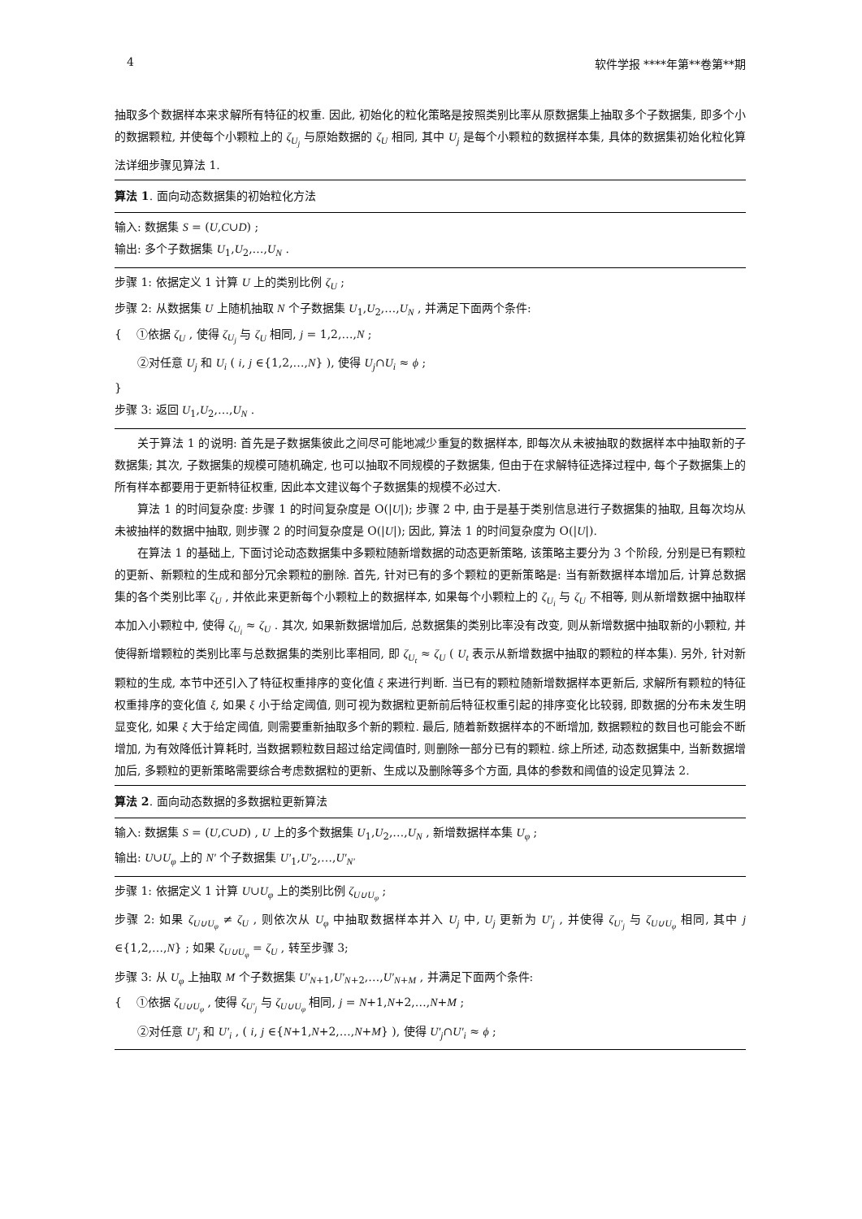4 软件学报 ****年第**卷第**期
抽取多个数据样本来求解所有特征的权重. 因此, 初始化的粒化策略是按照类别比率从原数据集上抽取多个子数据集, 即多个小的数据颗粒, 并使每个小颗粒上的 ζ<sub>U<sub>j</sub></sub> 与原始数据的 ζ<sub>U</sub> 相同, 其中 U<sub>j</sub> 是每个小颗粒的数据样本集, 具体的数据集初始化粒化算法详细步骤见算法 1.
算法 1. 面向动态数据集的初始粒化方法
输入: 数据集 S = (U,C∪D) ;
输出: 多个子数据集 U<sub>1</sub>,U<sub>2</sub>,…,U<sub>N</sub> .
步骤 1: 依据定义 1 计算 U 上的类别比例 ζ<sub>U</sub> ;
步骤 2: 从数据集 U 上随机抽取 N 个子数据集 U<sub>1</sub>,U<sub>2</sub>,…,U<sub>N</sub> , 并满足下面两个条件:
{ ①依据 ζ<sub>U</sub> , 使得 ζ<sub>U<sub>j</sub></sub> 与 ζ<sub>U</sub> 相同, j = 1,2,…,N ;
②对任意 U<sub>j</sub> 和 U<sub>i</sub> ( i, j ∈{1,2,…,N} ), 使得 U<sub>j</sub>∩U<sub>i</sub> ≈ ϕ ;
}
步骤 3: 返回 U<sub>1</sub>,U<sub>2</sub>,…,U<sub>N</sub> .
关于算法 1 的说明: 首先是子数据集彼此之间尽可能地减少重复的数据样本, 即每次从未被抽取的数据样本中抽取新的子数据集; 其次, 子数据集的规模可随机确定, 也可以抽取不同规模的子数据集, 但由于在求解特征选择过程中, 每个子数据集上的所有样本都要用于更新特征权重, 因此本文建议每个子数据集的规模不必过大.
算法 1 的时间复杂度: 步骤 1 的时间复杂度是 O(|U|); 步骤 2 中, 由于是基于类别信息进行子数据集的抽取, 且每次均从未被抽样的数据中抽取, 则步骤 2 的时间复杂度是 O(|U|); 因此, 算法 1 的时间复杂度为 O(|U|).
在算法 1 的基础上, 下面讨论动态数据集中多颗粒随新增数据的动态更新策略, 该策略主要分为 3 个阶段, 分别是已有颗粒的更新、新颗粒的生成和部分冗余颗粒的删除. 首先, 针对已有的多个颗粒的更新策略是: 当有新数据样本增加后, 计算总数据集的各个类别比率 ζ<sub>U</sub> , 并依此来更新每个小颗粒上的数据样本, 如果每个小颗粒上的 ζ<sub>U<sub>i</sub></sub> 与 ζ<sub>U</sub> 不相等, 则从新增数据中抽取样本加入小颗粒中, 使得 ζ<sub>U<sub>i</sub></sub> ≈ ζ<sub>U</sub> . 其次, 如果新数据增加后, 总数据集的类别比率没有改变, 则从新增数据中抽取新的小颗粒, 并使得新增颗粒的类别比率与总数据集的类别比率相同, 即 ζ<sub>U<sub>t</sub></sub> ≈ ζ<sub>U</sub> ( U<sub>t</sub> 表示从新增数据中抽取的颗粒的样本集). 另外, 针对新颗粒的生成, 本节中还引入了特征权重排序的变化值 ξ 来进行判断. 当已有的颗粒随新增数据样本更新后, 求解所有颗粒的特征权重排序的变化值 ξ, 如果 ξ 小于给定阈值, 则可视为数据粒更新前后特征权重引起的排序变化比较弱, 即数据的分布未发生明显变化, 如果 ξ 大于给定阈值, 则需要重新抽取多个新的颗粒. 最后, 随着新数据样本的不断增加, 数据颗粒的数目也可能会不断增加, 为有效降低计算耗时, 当数据颗粒数目超过给定阈值时, 则删除一部分已有的颗粒. 综上所述, 动态数据集中, 当新数据增加后, 多颗粒的更新策略需要综合考虑数据粒的更新、生成以及删除等多个方面, 具体的参数和阈值的设定见算法 2.
算法 2. 面向动态数据的多数据粒更新算法
输入: 数据集 S = (U,C∪D) , U 上的多个数据集 U<sub>1</sub>,U<sub>2</sub>,…,U<sub>N</sub> , 新增数据样本集 U<sub>φ</sub> ;
输出: U∪U<sub>φ</sub> 上的 N′ 个子数据集 U′<sub>1</sub>,U′<sub>2</sub>,…,U′<sub>N′</sub>
步骤 1: 依据定义 1 计算 U∪U<sub>φ</sub> 上的类别比例 ζ<sub>U∪U<sub>φ</sub></sub> ;
步骤 2: 如果 ζ<sub>U∪U<sub>φ</sub></sub> ≠ ζ<sub>U</sub> , 则依次从 U<sub>φ</sub> 中抽取数据样本并入 U<sub>j</sub> 中, U<sub>j</sub> 更新为 U′<sub>j</sub> , 并使得 ζ<sub>U′<sub>j</sub></sub> 与 ζ<sub>U∪U<sub>φ</sub></sub> 相同, 其中 j ∈{1,2,…,N} ; 如果 ζ<sub>U∪U<sub>φ</sub></sub> = ζ<sub>U</sub> , 转至步骤 3;
步骤 3: 从 U<sub>φ</sub> 上抽取 M 个子数据集 U′<sub>N+1</sub>,U′<sub>N+2</sub>,…,U′<sub>N+M</sub> , 并满足下面两个条件:
{ ①依据 ζ<sub>U∪U<sub>φ</sub></sub> , 使得 ζ<sub>U′<sub>j</sub></sub> 与 ζ<sub>U∪U<sub>φ</sub></sub> 相同, j = N+1,N+2,…,N+M ;
②对任意 U′<sub>j</sub> 和 U′<sub>i</sub> , ( i, j ∈{N+1,N+2,…,N+M} ), 使得 U′<sub>j</sub>∩U′<sub>i</sub> ≈ ϕ ;